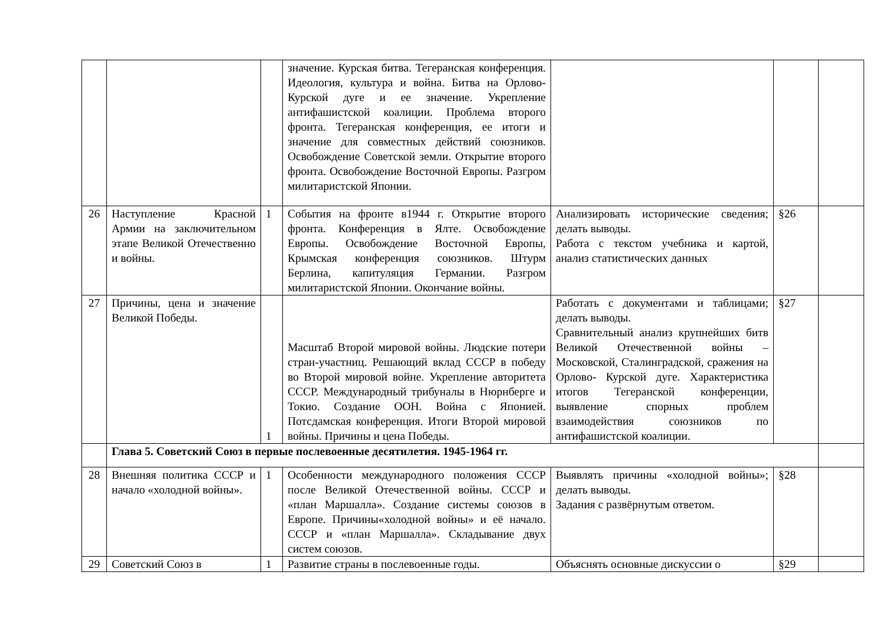| | | | значение. Курская битва. Тегеранская конференция. Идеология, культура и война. Битва на Орлово-Курской дуге и ее значение. Укрепление антифашистской коалиции. Проблема второго фронта. Тегеранская конференция, ее итоги и значение для совместных действий союзников. Освобождение Советской земли. Открытие второго фронта. Освобождение Восточной Европы. Разгром милитаристской Японии. | | | |
| 26 | Наступление Красной Армии на заключительном этапе Великой Отечественно и войны. | 1 | События на фронте в1944 г. Открытие второго фронта. Конференция в Ялте. Освобождение Европы. Освобождение Восточной Европы, Крымская конференция союзников. Штурм Берлина, капитуляция Германии. Разгром милитаристской Японии. Окончание войны. | Анализировать исторические сведения; делать выводы. Работа с текстом учебника и картой, анализ статистических данных | §26 | |
| 27 | Причины, цена и значение Великой Победы. | 1 | Масштаб Второй мировой войны. Людские потери стран-участниц. Решающий вклад СССР в победу во Второй мировой войне. Укрепление авторитета СССР. Международный трибуналы в Нюрнберге и Токио. Создание ООН. Война с Японией. Потсдамская конференция. Итоги Второй мировой войны. Причины и цена Победы. | Работать с документами и таблицами; делать выводы. Сравнительный анализ крупнейших битв Великой Отечественной войны – Московской, Сталинградской, сражения на Орлово- Курской дуге. Характеристика итогов Тегеранской конференции, выявление спорных проблем взаимодействия союзников по антифашистской коалиции. | §27 | |
| | Глава 5. Советский Союз в первые послевоенные десятилетия. 1945-1964 гг. | | | | | |
| 28 | Внешняя политика СССР и начало «холодной войны». | 1 | Особенности международного положения СССР после Великой Отечественной войны. СССР и «план Маршалла». Создание системы союзов в Европе. Причины«холодной войны» и её начало. СССР и «план Маршалла». Складывание двух систем союзов. | Выявлять причины «холодной войны»; делать выводы. Задания с развёрнутым ответом. | §28 | |
| 29 | Советский Союз в | 1 | Развитие страны в послевоенные годы. | Объяснять основные дискуссии о | §29 | |